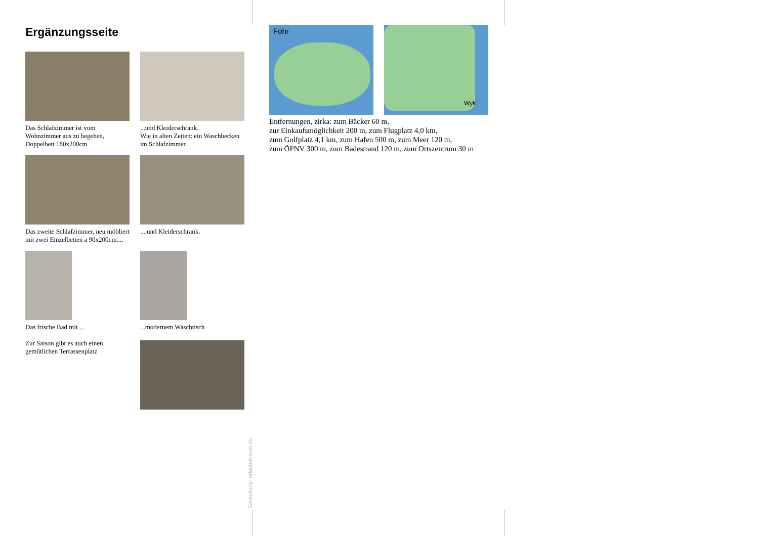Ergänzungsseite
Das Schlafzimmer ist vom Wohnzimmer aus zu begehen, Doppelbett 180x200cm
...und Kleiderschrank.
Wie in alten Zeiten: ein Waschbecken im Schlafzimmer.
Das zweite Schlafzimmer, neu möbliert mit zwei Einzelbetten a 90x200cm....
....und Kleiderschrank.
Das frische Bad mit ...
Zur Saison gibt es auch einen gemütlichen Terrassenplatz
...modernem Waschtisch
Föhr
Wyk
Entfernungen, zirka: zum Bäcker 60 m,
zur Einkaufsmöglichkeit 200 m, zum Flugplatz 4,0 km,
zum Golfplatz 4,1 km, zum Hafen 500 m, zum Meer 120 m,
zum ÖPNV 300 m, zum Badestrand 120 m, zum Ortszentrum 30 m
Gestaltung: urlaubstraum.de